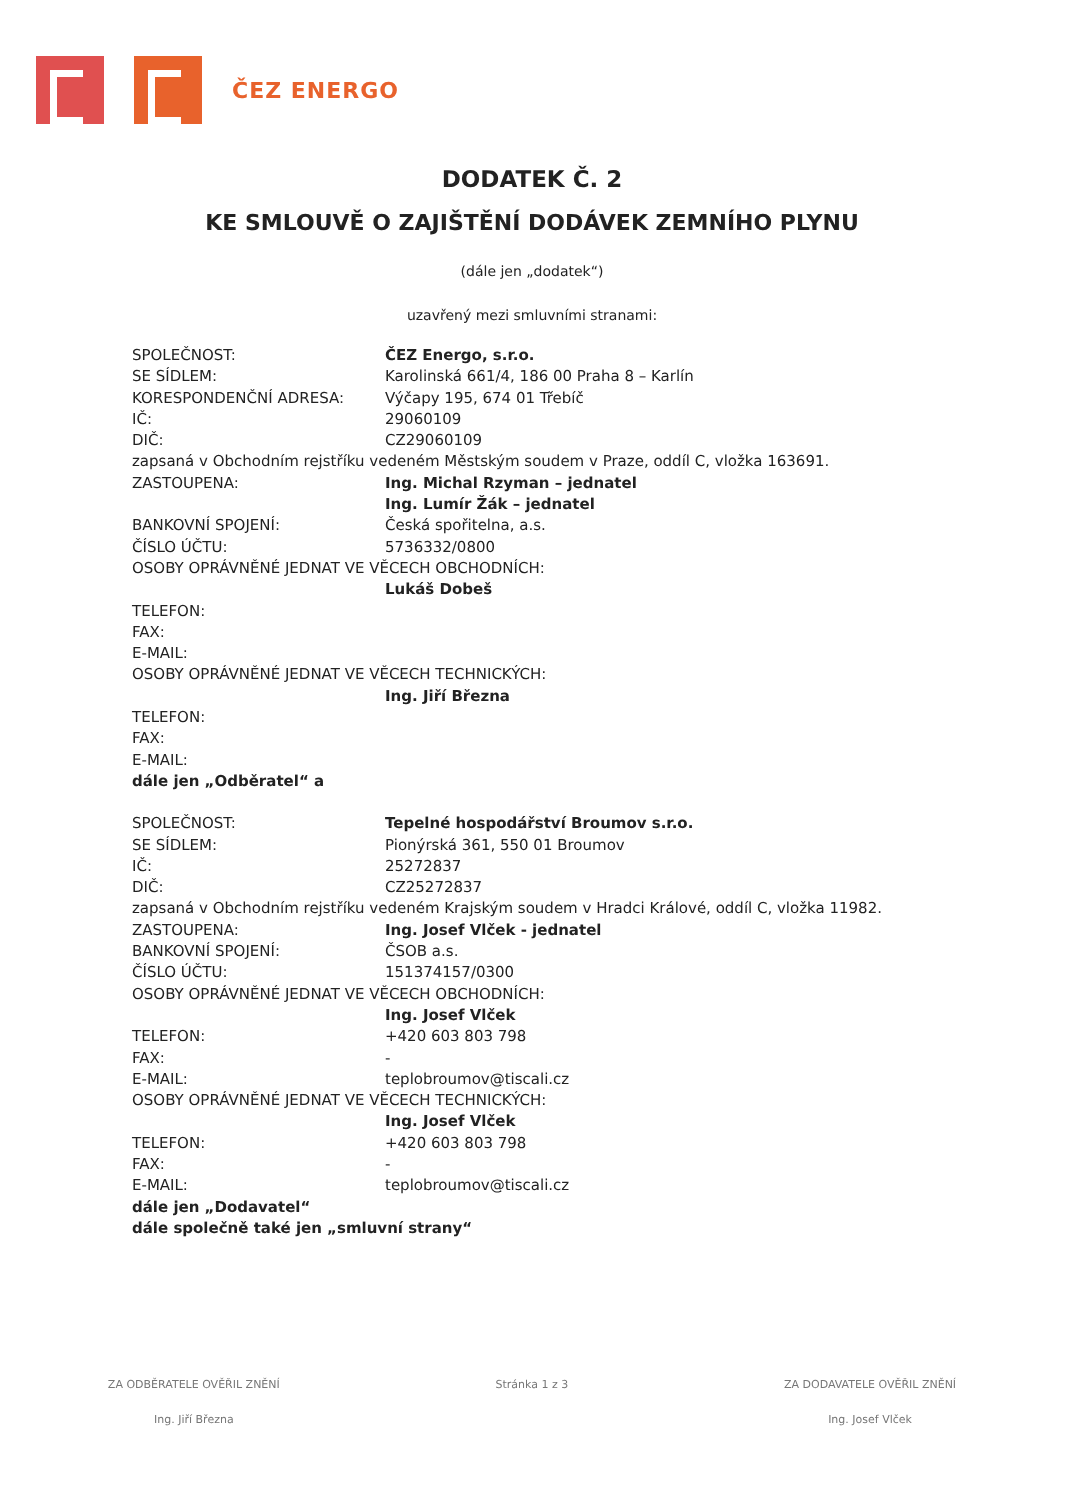ČEZ ENERGO
DODATEK Č. 2
KE SMLOUVĚ O ZAJIŠTĚNÍ DODÁVEK ZEMNÍHO PLYNU
(dále jen „dodatek“)
uzavřený mezi smluvními stranami:
SPOLEČNOST: ČEZ Energo, s.r.o.
SE SÍDLEM: Karolinská 661/4, 186 00 Praha 8 – Karlín
KORESPONDENČNÍ ADRESA: Výčapy 195, 674 01 Třebíč
IČ: 29060109
DIČ: CZ29060109
zapsaná v Obchodním rejstříku vedeném Městským soudem v Praze, oddíl C, vložka 163691.
ZASTOUPENA: Ing. Michal Rzyman – jednatel
Ing. Lumír Žák – jednatel
BANKOVNÍ SPOJENÍ: Česká spořitelna, a.s.
ČÍSLO ÚČTU: 5736332/0800
OSOBY OPRÁVNĚNÉ JEDNAT VE VĚCECH OBCHODNÍCH:
Lukáš Dobeš
TELEFON:
FAX:
E-MAIL:
OSOBY OPRÁVNĚNÉ JEDNAT VE VĚCECH TECHNICKÝCH:
Ing. Jiří Března
TELEFON:
FAX:
E-MAIL:
dále jen „Odběratel“ a
SPOLEČNOST: Tepelné hospodářství Broumov s.r.o.
SE SÍDLEM: Pionýrská 361, 550 01 Broumov
IČ: 25272837
DIČ: CZ25272837
zapsaná v Obchodním rejstříku vedeném Krajským soudem v Hradci Králové, oddíl C, vložka 11982.
ZASTOUPENA: Ing. Josef Vlček - jednatel
BANKOVNÍ SPOJENÍ: ČSOB a.s.
ČÍSLO ÚČTU: 151374157/0300
OSOBY OPRÁVNĚNÉ JEDNAT VE VĚCECH OBCHODNÍCH:
Ing. Josef Vlček
TELEFON: +420 603 803 798
FAX: -
E-MAIL: teplobroumov@tiscali.cz
OSOBY OPRÁVNĚNÉ JEDNAT VE VĚCECH TECHNICKÝCH:
Ing. Josef Vlček
TELEFON: +420 603 803 798
FAX: -
E-MAIL: teplobroumov@tiscali.cz
dále jen „Dodavatel“
dále společně také jen „smluvní strany“
ZA ODBĚRATELE OVĚŘIL ZNĚNÍ
Ing. Jiří Března
Stránka 1 z 3 ZA DODAVATELE OVĚŘIL ZNĚNÍ
Ing. Josef Vlček